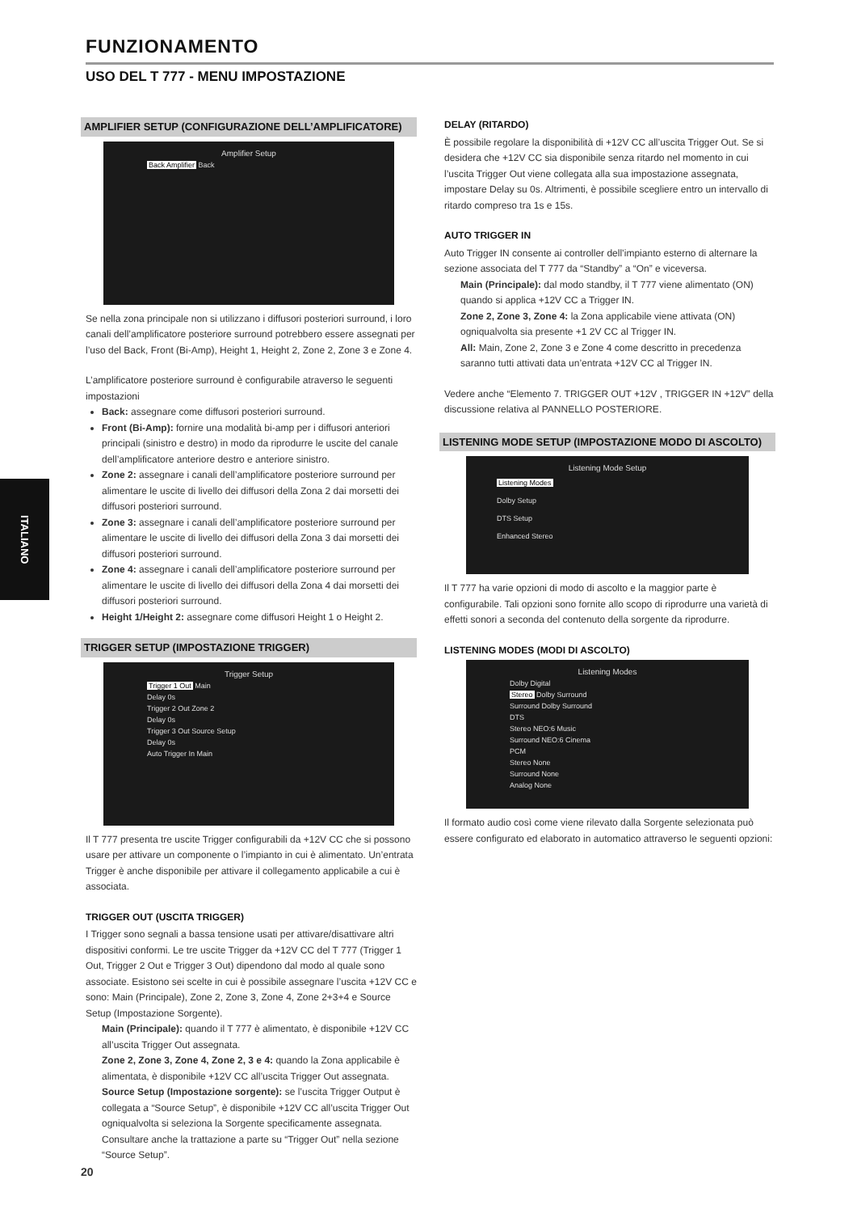FUNZIONAMENTO
USO DEL T 777 - MENU IMPOSTAZIONE
ITALIANO
AMPLIFIER SETUP (CONFIGURAZIONE DELL’AMPLIFICATORE)
Amplifier Setup
Back Amplifier Back
Se nella zona principale non si utilizzano i diffusori posteriori surround, i loro canali dell’amplificatore posteriore surround potrebbero essere assegnati per l’uso del Back, Front (Bi-Amp), Height 1, Height 2, Zone 2, Zone 3 e Zone 4.
L’amplificatore posteriore surround è configurabile atraverso le seguenti impostazioni
Back: assegnare come diffusori posteriori surround.
Front (Bi-Amp): fornire una modalità bi-amp per i diffusori anteriori principali (sinistro e destro) in modo da riprodurre le uscite del canale dell’amplificatore anteriore destro e anteriore sinistro.
Zone 2: assegnare i canali dell’amplificatore posteriore surround per alimentare le uscite di livello dei diffusori della Zona 2 dai morsetti dei diffusori posteriori surround.
Zone 3: assegnare i canali dell’amplificatore posteriore surround per alimentare le uscite di livello dei diffusori della Zona 3 dai morsetti dei diffusori posteriori surround.
Zone 4: assegnare i canali dell’amplificatore posteriore surround per alimentare le uscite di livello dei diffusori della Zona 4 dai morsetti dei diffusori posteriori surround.
Height 1/Height 2: assegnare come diffusori Height 1 o Height 2.
TRIGGER SETUP (IMPOSTAZIONE TRIGGER)
Trigger Setup
Trigger 1 Out Main
Delay 0s
Trigger 2 Out Zone 2
Delay 0s
Trigger 3 Out Source Setup
Delay 0s
Auto Trigger In Main
Il T 777 presenta tre uscite Trigger configurabili da +12V CC che si possono usare per attivare un componente o l’impianto in cui è alimentato. Un’entrata Trigger è anche disponibile per attivare il collegamento applicabile a cui è associata.
TRIGGER OUT (USCITA TRIGGER)
I Trigger sono segnali a bassa tensione usati per attivare/disattivare altri dispositivi conformi. Le tre uscite Trigger da +12V CC del T 777 (Trigger 1 Out, Trigger 2 Out e Trigger 3 Out) dipendono dal modo al quale sono associate. Esistono sei scelte in cui è possibile assegnare l’uscita +12V CC e sono: Main (Principale), Zone 2, Zone 3, Zone 4, Zone 2+3+4 e Source Setup (Impostazione Sorgente).
Main (Principale): quando il T 777 è alimentato, è disponibile +12V CC all’uscita Trigger Out assegnata.
Zone 2, Zone 3, Zone 4, Zone 2, 3 e 4: quando la Zona applicabile è alimentata, è disponibile +12V CC all’uscita Trigger Out assegnata.
Source Setup (Impostazione sorgente): se l’uscita Trigger Output è collegata a “Source Setup”, è disponibile +12V CC all’uscita Trigger Out ogniqualvolta si seleziona la Sorgente specificamente assegnata. Consultare anche la trattazione a parte su “Trigger Out” nella sezione “Source Setup”.
DELAY (RITARDO)
È possibile regolare la disponibilità di +12V CC all’uscita Trigger Out. Se si desidera che +12V CC sia disponibile senza ritardo nel momento in cui l’uscita Trigger Out viene collegata alla sua impostazione assegnata, impostare Delay su 0s. Altrimenti, è possibile scegliere entro un intervallo di ritardo compreso tra 1s e 15s.
AUTO TRIGGER IN
Auto Trigger IN consente ai controller dell’impianto esterno di alternare la sezione associata del T 777 da “Standby” a “On” e viceversa.
Main (Principale): dal modo standby, il T 777 viene alimentato (ON) quando si applica +12V CC a Trigger IN.
Zone 2, Zone 3, Zone 4: la Zona applicabile viene attivata (ON) ogniqualvolta sia presente +1 2V CC al Trigger IN.
All: Main, Zone 2, Zone 3 e Zone 4 come descritto in precedenza saranno tutti attivati data un’entrata +12V CC al Trigger IN.
Vedere anche “Elemento 7. TRIGGER OUT +12V , TRIGGER IN +12V” della discussione relativa al PANNELLO POSTERIORE.
LISTENING MODE SETUP (IMPOSTAZIONE MODO DI ASCOLTO)
Listening Mode Setup
Listening Modes
Dolby Setup
DTS Setup
Enhanced Stereo
Il T 777 ha varie opzioni di modo di ascolto e la maggior parte è configurabile. Tali opzioni sono fornite allo scopo di riprodurre una varietà di effetti sonori a seconda del contenuto della sorgente da riprodurre.
LISTENING MODES (MODI DI ASCOLTO)
Listening Modes
Dolby Digital
Stereo Dolby Surround
Surround Dolby Surround
DTS
Stereo NEO:6 Music
Surround NEO:6 Cinema
PCM
Stereo None
Surround None
Analog None
Il formato audio così come viene rilevato dalla Sorgente selezionata può essere configurato ed elaborato in automatico attraverso le seguenti opzioni:
20